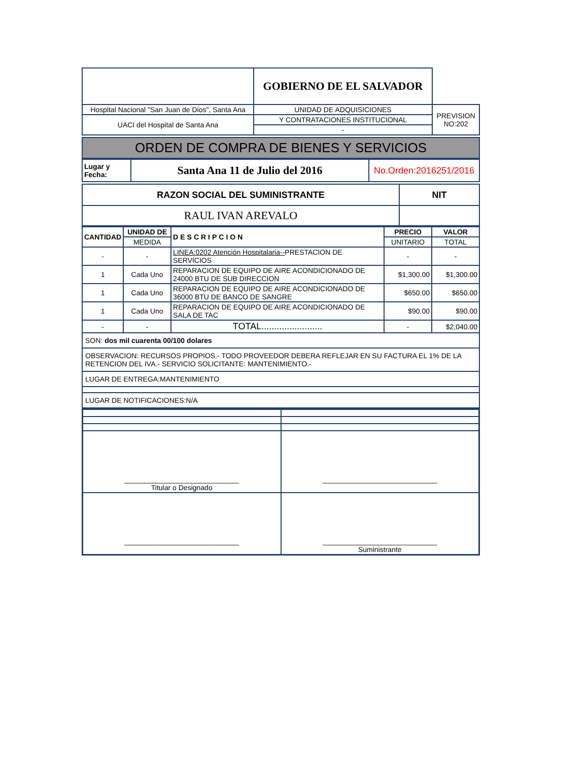| | GOBIERNO DE EL SALVADOR | |
| Hospital Nacional "San Juan de Dios", Santa Ana | UNIDAD DE ADQUISICIONES | PREVISION NO:202 |
| UACI del Hospital de Santa Ana | Y CONTRATACIONES INSTITUCIONAL | |
| | - | |
ORDEN DE COMPRA DE BIENES Y SERVICIOS
| Lugar y Fecha: | Santa Ana 11 de Julio del 2016 | No.Orden:2016251/2016 |
| RAZON SOCIAL DEL SUMINISTRANTE | NIT |
| RAUL IVAN AREVALO | |
| CANTIDAD | UNIDAD DE | DESCRIPCION | PRECIO | VALOR |
| --- | --- | --- | --- | --- |
| | MEDIDA | | UNITARIO | TOTAL |
| - | - | LINEA:0202 Atención Hospitalaria-- PRESTACION DE SERVICIOS | - | - |
| 1 | Cada Uno | REPARACION DE EQUIPO DE AIRE ACONDICIONADO DE 24000 BTU DE SUB DIRECCION | $1,300.00 | $1,300.00 |
| 1 | Cada Uno | REPARACION DE EQUIPO DE AIRE ACONDICIONADO DE 36000 BTU DE BANCO DE SANGRE | $650.00 | $650.00 |
| 1 | Cada Uno | REPARACION DE EQUIPO DE AIRE ACONDICIONADO DE SALA DE TAC | $90.00 | $90.00 |
| - | - | TOTAL........................ | - | $2,040.00 |
| SON: dos mil cuarenta 00/100 dolares | | | | |
| OBSERVACION: RECURSOS PROPIOS.- TODO PROVEEDOR DEBERA REFLEJAR EN SU FACTURA EL 1% DE LA RETENCION DEL IVA.- SERVICIO SOLICITANTE: MANTENIMIENTO.- | | | | |
| LUGAR DE ENTREGA:MANTENIMIENTO | | | | |
| LUGAR DE NOTIFICACIONES:N/A | | | | |
| _____________________________ Titular o Designado | _____________________________ |
| _____________________________ | _____________________________ Suministrante |